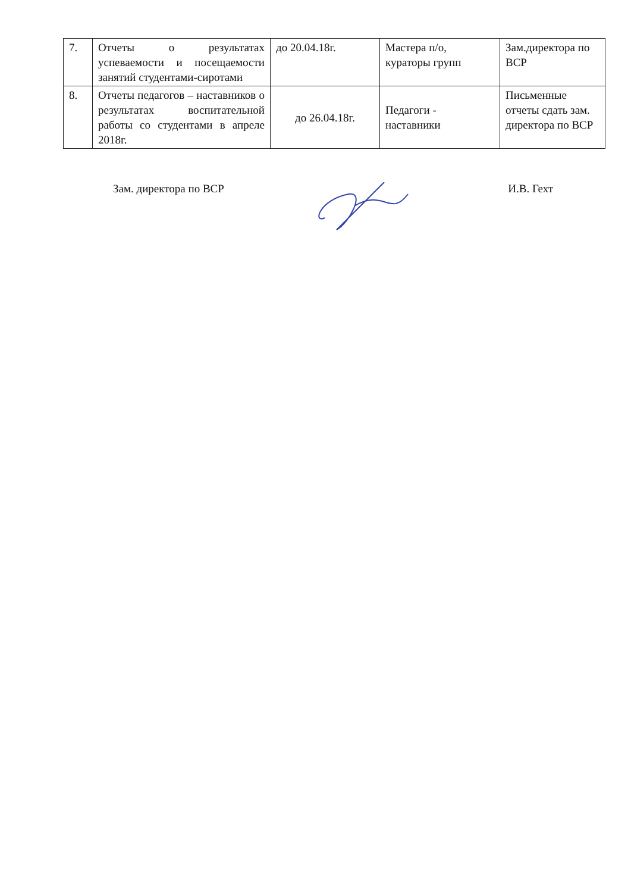| 7. | Отчеты о результатах успеваемости и посещаемости занятий студентами-сиротами | до 20.04.18г. | Мастера п/о, кураторы групп | Зам.директора по ВСР |
| 8. | Отчеты педагогов – наставников о результатах воспитательной работы со студентами в апреле 2018г. | до 26.04.18г. | Педагоги - наставники | Письменные отчеты сдать зам. директора по ВСР |
Зам. директора по ВСР И.В. Гехт